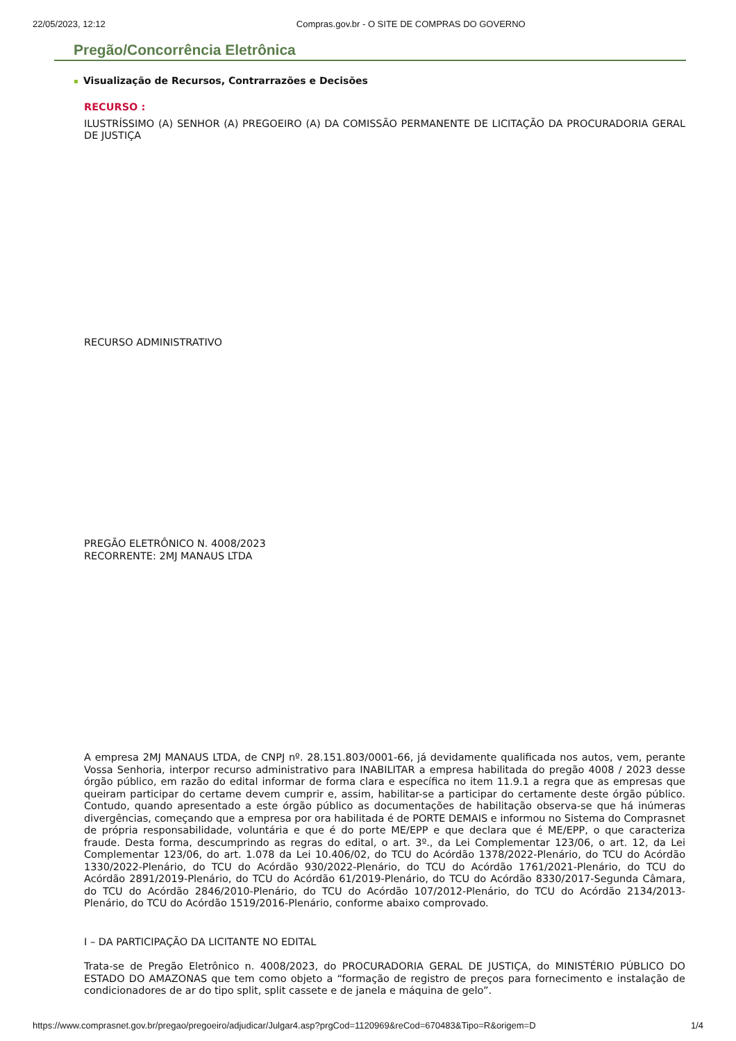22/05/2023, 12:12 Compras.gov.br - O SITE DE COMPRAS DO GOVERNO
Pregão/Concorrência Eletrônica
Visualização de Recursos, Contrarrazões e Decisões
RECURSO :
ILUSTRÍSSIMO (A) SENHOR (A) PREGOEIRO (A) DA COMISSÃO PERMANENTE DE LICITAÇÃO DA PROCURADORIA GERAL DE JUSTIÇA
RECURSO ADMINISTRATIVO
PREGÃO ELETRÔNICO N. 4008/2023
RECORRENTE: 2MJ MANAUS LTDA
A empresa 2MJ MANAUS LTDA, de CNPJ nº. 28.151.803/0001-66, já devidamente qualificada nos autos, vem, perante Vossa Senhoria, interpor recurso administrativo para INABILITAR a empresa habilitada do pregão 4008 / 2023 desse órgão público, em razão do edital informar de forma clara e específica no item 11.9.1 a regra que as empresas que queiram participar do certame devem cumprir e, assim, habilitar-se a participar do certamente deste órgão público. Contudo, quando apresentado a este órgão público as documentações de habilitação observa-se que há inúmeras divergências, começando que a empresa por ora habilitada é de PORTE DEMAIS e informou no Sistema do Comprasnet de própria responsabilidade, voluntária e que é do porte ME/EPP e que declara que é ME/EPP, o que caracteriza fraude. Desta forma, descumprindo as regras do edital, o art. 3º., da Lei Complementar 123/06, o art. 12, da Lei Complementar 123/06, do art. 1.078 da Lei 10.406/02, do TCU do Acórdão 1378/2022-Plenário, do TCU do Acórdão 1330/2022-Plenário, do TCU do Acórdão 930/2022-Plenário, do TCU do Acórdão 1761/2021-Plenário, do TCU do Acórdão 2891/2019-Plenário, do TCU do Acórdão 61/2019-Plenário, do TCU do Acórdão 8330/2017-Segunda Câmara, do TCU do Acórdão 2846/2010-Plenário, do TCU do Acórdão 107/2012-Plenário, do TCU do Acórdão 2134/2013-Plenário, do TCU do Acórdão 1519/2016-Plenário, conforme abaixo comprovado.
I – DA PARTICIPAÇÃO DA LICITANTE NO EDITAL
Trata-se de Pregão Eletrônico n. 4008/2023, do PROCURADORIA GERAL DE JUSTIÇA, do MINISTÉRIO PÚBLICO DO ESTADO DO AMAZONAS que tem como objeto a “formação de registro de preços para fornecimento e instalação de condicionadores de ar do tipo split, split cassete e de janela e máquina de gelo”.
https://www.comprasnet.gov.br/pregao/pregoeiro/adjudicar/Julgar4.asp?prgCod=1120969&reCod=670483&Tipo=R&origem=D 1/4